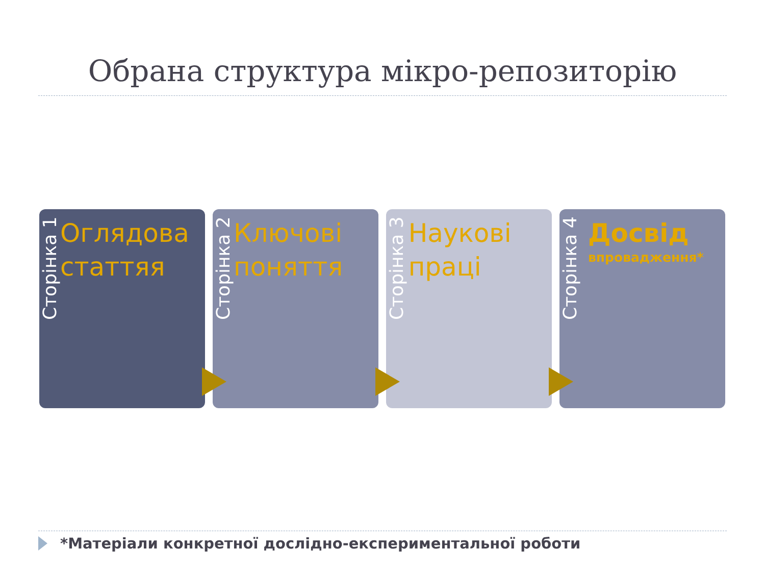Обрана структура мікро-репозиторію
Сторінка 1
Оглядова статтяя
Сторінка 2
Ключові поняття
Сторінка 3
Наукові праці
Сторінка 4
Досвід
впровадження*
*Матеріали конкретної дослідно-експериментальної роботи